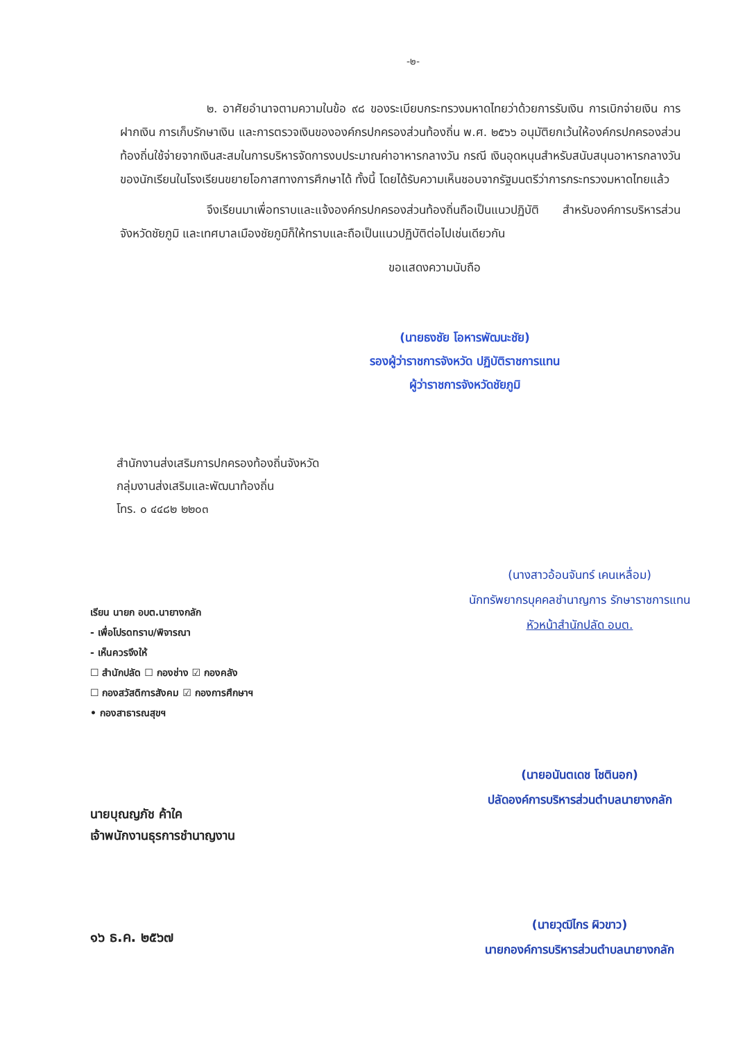-๒-
๒. อาศัยอำนาจตามความในข้อ ๙๘ ของระเบียบกระทรวงมหาดไทยว่าด้วยการรับเงิน การเบิกจ่ายเงิน การฝากเงิน การเก็บรักษาเงิน และการตรวจเงินขององค์กรปกครองส่วนท้องถิ่น พ.ศ. ๒๕๖๖ อนุมัติยกเว้นให้องค์กรปกครองส่วนท้องถิ่นใช้จ่ายจากเงินสะสมในการบริหารจัดการงบประมาณค่าอาหารกลางวัน กรณี เงินอุดหนุนสำหรับสนับสนุนอาหารกลางวันของนักเรียนในโรงเรียนขยายโอกาสทางการศึกษาได้ ทั้งนี้ โดยได้รับความเห็นชอบจากรัฐมนตรีว่าการกระทรวงมหาดไทยแล้ว
จึงเรียนมาเพื่อทราบและแจ้งองค์กรปกครองส่วนท้องถิ่นถือเป็นแนวปฏิบัติ สำหรับองค์การบริหารส่วนจังหวัดชัยภูมิ และเทศบาลเมืองชัยภูมิก็ให้ทราบและถือเป็นแนวปฏิบัติต่อไปเช่นเดียวกัน
ขอแสดงความนับถือ
(นายธงชัย โอหารพัฒนะชัย)
รองผู้ว่าราชการจังหวัด ปฏิบัติราชการแทน
ผู้ว่าราชการจังหวัดชัยภูมิ
สำนักงานส่งเสริมการปกครองท้องถิ่นจังหวัด
กลุ่มงานส่งเสริมและพัฒนาท้องถิ่น
โทร. ๐ ๔๔๘๒ ๒๒๐๓
เรียน นายก อบต.นายางกลัก
- เพื่อโปรดทราบ/พิจารณา
- เห็นควรจึงให้
☐ สำนักปลัด ☐ กองช่าง ☑ กองคลัง
☐ กองสวัสดิการสังคม ☑ กองการศึกษาฯ
• กองสาธารณสุขฯ
นายบุณญภัช ค้าใค
เจ้าพนักงานธุรการชำนาญงาน
๑๖ ธ.ค. ๒๕๖๗
(นางสาวอ้อนจันทร์ เคนเหลื่อม)
นักทรัพยากรบุคคลชำนาญการ รักษาราชการแทน
หัวหน้าสำนักปลัด อบต.
(นายอนันตเดช โชตินอก)
ปลัดองค์การบริหารส่วนตำบลนายางกลัก
(นายวุฒิไกร ผิวขาว)
นายกองค์การบริหารส่วนตำบลนายางกลัก